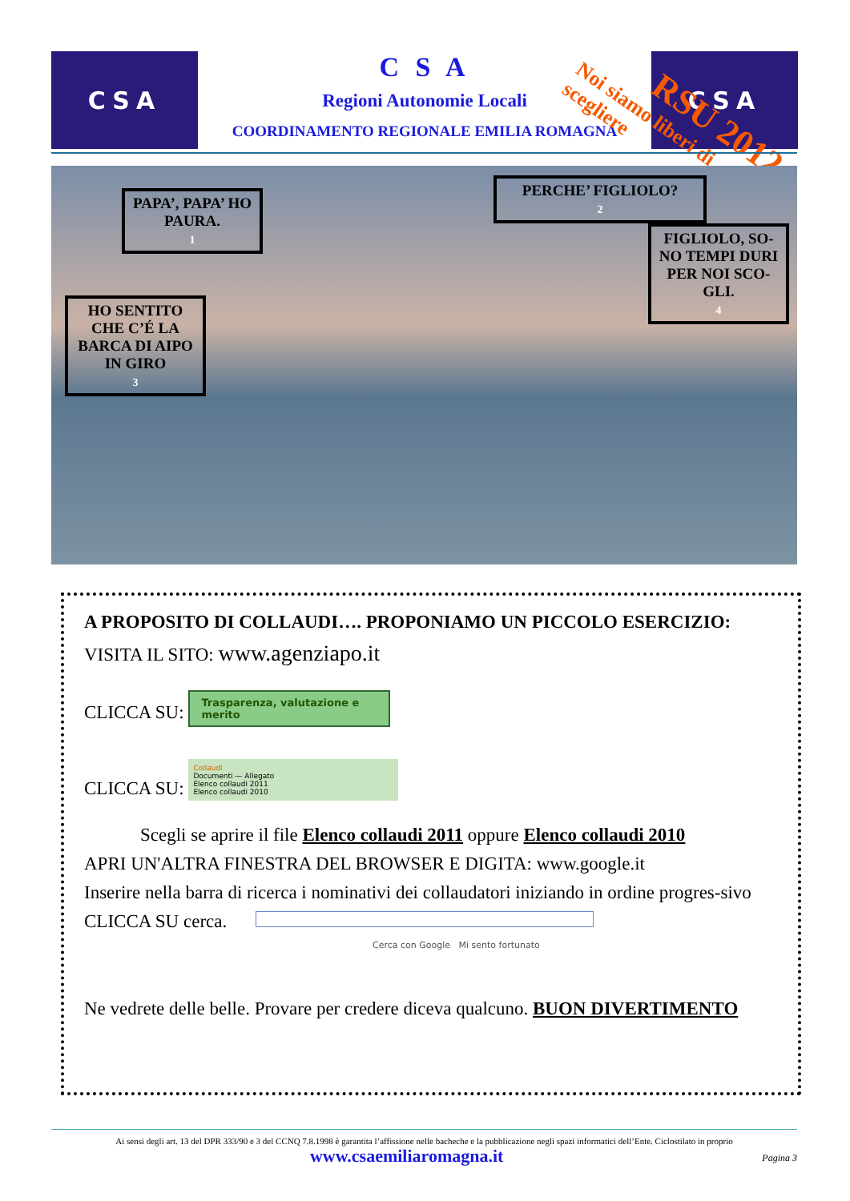CSA CSA
C S A
Regioni Autonomie Locali
COORDINAMENTO REGIONALE EMILIA ROMAGNA
RSU 2012
Noi siamo liberi di scegliere
PAPA’, PAPA’ HO PAURA.
1
PERCHE’ FIGLIOLO?
2
HO SENTITO CHE C’É LA BARCA DI AIPO IN GIRO
3
FIGLIOLO, SO-NO TEMPI DURI PER NOI SCO-GLI.
4
A PROPOSITO DI COLLAUDI…. PROPONIAMO UN PICCOLO ESERCIZIO:
VISITA IL SITO: www.agenziapo.it
CLICCA SU: Trasparenza, valutazione e merito
CLICCA SU: Collaudi
Documenti — Allegato
Elenco collaudi 2011
Elenco collaudi 2010
Scegli se aprire il file Elenco collaudi 2011 oppure Elenco collaudi 2010
APRI UN'ALTRA FINESTRA DEL BROWSER E DIGITA: www.google.it
Inserire nella barra di ricerca i nominativi dei collaudatori iniziando in ordine progres-sivo
CLICCA SU cerca.
Cerca con Google Mi sento fortunato
Ne vedrete delle belle. Provare per credere diceva qualcuno. BUON DIVERTIMENTO
Ai sensi degli art. 13 del DPR 333/90 e 3 del CCNQ 7.8.1998 è garantita l’affissione nelle bacheche e la pubblicazione negli spazi informatici dell’Ente. Ciclostilato in proprio
www.csaemiliaromagna.it Pagina 3